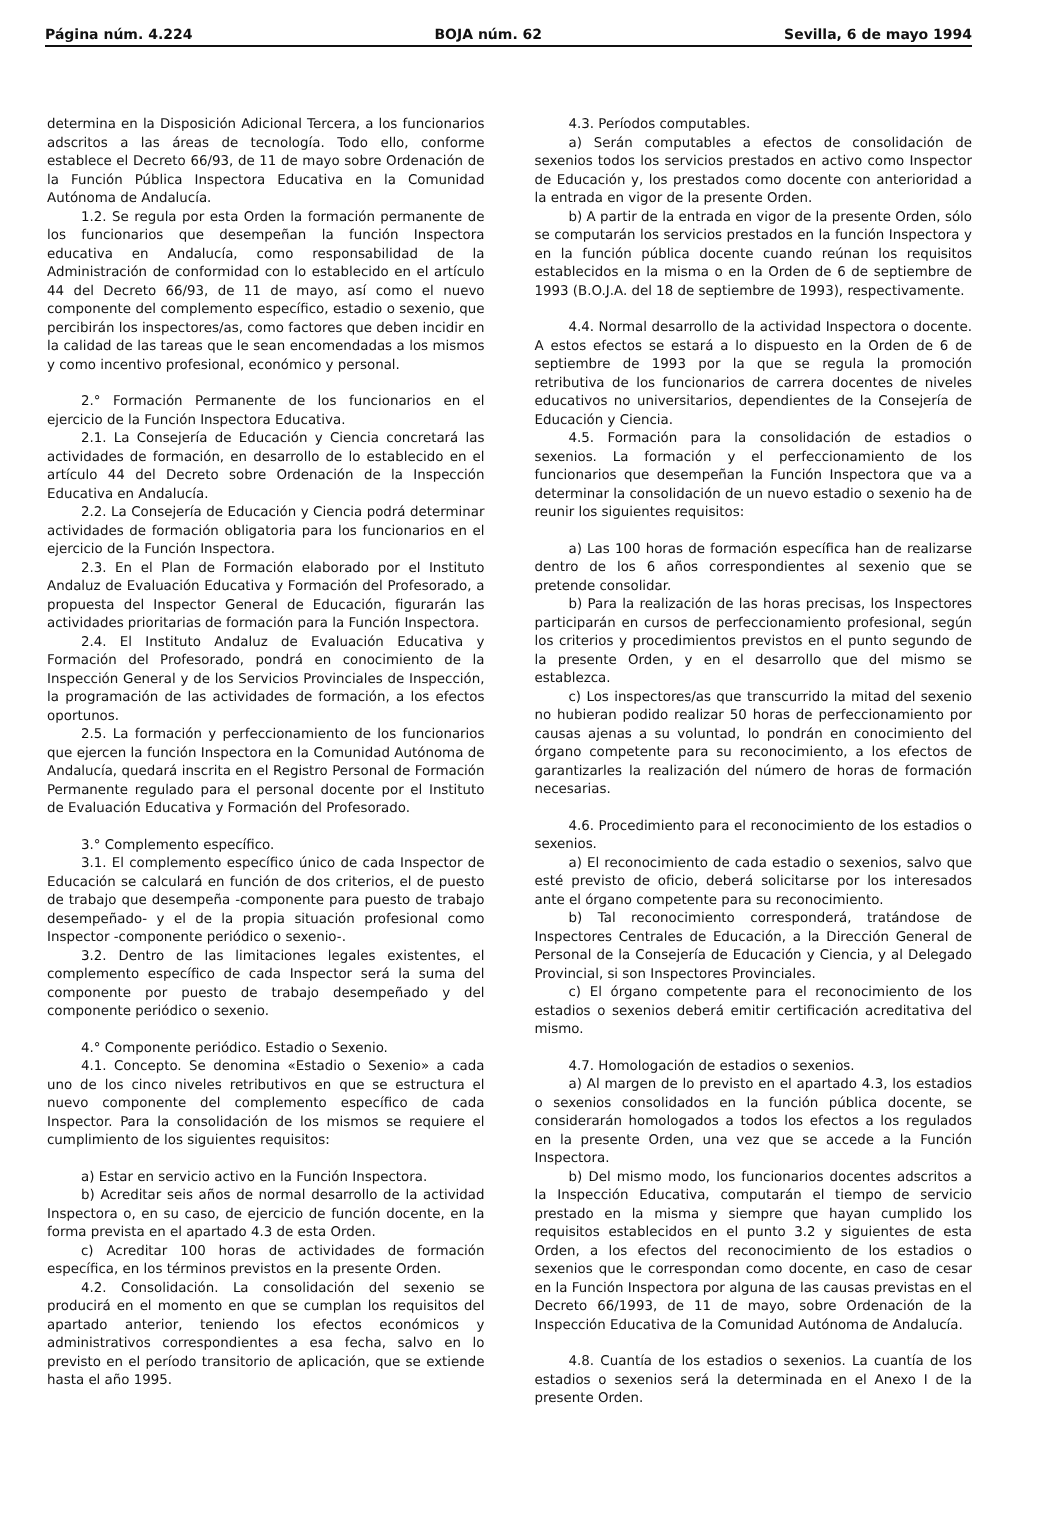Página núm. 4.224 BOJA núm. 62 Sevilla, 6 de mayo 1994
determina en la Disposición Adicional Tercera, a los funcionarios adscritos a las áreas de tecnología. Todo ello, conforme establece el Decreto 66/93, de 11 de mayo sobre Ordenación de la Función Pública Inspectora Educativa en la Comunidad Autónoma de Andalucía.
1.2. Se regula por esta Orden la formación permanente de los funcionarios que desempeñan la función Inspectora educativa en Andalucía, como responsabilidad de la Administración de conformidad con lo establecido en el artículo 44 del Decreto 66/93, de 11 de mayo, así como el nuevo componente del complemento específico, estadio o sexenio, que percibirán los inspectores/as, como factores que deben incidir en la calidad de las tareas que le sean encomendadas a los mismos y como incentivo profesional, económico y personal.
2.° Formación Permanente de los funcionarios en el ejercicio de la Función Inspectora Educativa.
2.1. La Consejería de Educación y Ciencia concretará las actividades de formación, en desarrollo de lo establecido en el artículo 44 del Decreto sobre Ordenación de la Inspección Educativa en Andalucía.
2.2. La Consejería de Educación y Ciencia podrá determinar actividades de formación obligatoria para los funcionarios en el ejercicio de la Función Inspectora.
2.3. En el Plan de Formación elaborado por el Instituto Andaluz de Evaluación Educativa y Formación del Profesorado, a propuesta del Inspector General de Educación, figurarán las actividades prioritarias de formación para la Función Inspectora.
2.4. El Instituto Andaluz de Evaluación Educativa y Formación del Profesorado, pondrá en conocimiento de la Inspección General y de los Servicios Provinciales de Inspección, la programación de las actividades de formación, a los efectos oportunos.
2.5. La formación y perfeccionamiento de los funcionarios que ejercen la función Inspectora en la Comunidad Autónoma de Andalucía, quedará inscrita en el Registro Personal de Formación Permanente regulado para el personal docente por el Instituto de Evaluación Educativa y Formación del Profesorado.
3.° Complemento específico.
3.1. El complemento específico único de cada Inspector de Educación se calculará en función de dos criterios, el de puesto de trabajo que desempeña -componente para puesto de trabajo desempeñado- y el de la propia situación profesional como Inspector -componente periódico o sexenio-.
3.2. Dentro de las limitaciones legales existentes, el complemento específico de cada Inspector será la suma del componente por puesto de trabajo desempeñado y del componente periódico o sexenio.
4.° Componente periódico. Estadio o Sexenio.
4.1. Concepto. Se denomina «Estadio o Sexenio» a cada uno de los cinco niveles retributivos en que se estructura el nuevo componente del complemento específico de cada Inspector. Para la consolidación de los mismos se requiere el cumplimiento de los siguientes requisitos:
a) Estar en servicio activo en la Función Inspectora.
b) Acreditar seis años de normal desarrollo de la actividad Inspectora o, en su caso, de ejercicio de función docente, en la forma prevista en el apartado 4.3 de esta Orden.
c) Acreditar 100 horas de actividades de formación específica, en los términos previstos en la presente Orden.
4.2. Consolidación. La consolidación del sexenio se producirá en el momento en que se cumplan los requisitos del apartado anterior, teniendo los efectos económicos y administrativos correspondientes a esa fecha, salvo en lo previsto en el período transitorio de aplicación, que se extiende hasta el año 1995.
4.3. Períodos computables.
a) Serán computables a efectos de consolidación de sexenios todos los servicios prestados en activo como Inspector de Educación y, los prestados como docente con anterioridad a la entrada en vigor de la presente Orden.
b) A partir de la entrada en vigor de la presente Orden, sólo se computarán los servicios prestados en la función Inspectora y en la función pública docente cuando reúnan los requisitos establecidos en la misma o en la Orden de 6 de septiembre de 1993 (B.O.J.A. del 18 de septiembre de 1993), respectivamente.
4.4. Normal desarrollo de la actividad Inspectora o docente. A estos efectos se estará a lo dispuesto en la Orden de 6 de septiembre de 1993 por la que se regula la promoción retributiva de los funcionarios de carrera docentes de niveles educativos no universitarios, dependientes de la Consejería de Educación y Ciencia.
4.5. Formación para la consolidación de estadios o sexenios. La formación y el perfeccionamiento de los funcionarios que desempeñan la Función Inspectora que va a determinar la consolidación de un nuevo estadio o sexenio ha de reunir los siguientes requisitos:
a) Las 100 horas de formación específica han de realizarse dentro de los 6 años correspondientes al sexenio que se pretende consolidar.
b) Para la realización de las horas precisas, los Inspectores participarán en cursos de perfeccionamiento profesional, según los criterios y procedimientos previstos en el punto segundo de la presente Orden, y en el desarrollo que del mismo se establezca.
c) Los inspectores/as que transcurrido la mitad del sexenio no hubieran podido realizar 50 horas de perfeccionamiento por causas ajenas a su voluntad, lo pondrán en conocimiento del órgano competente para su reconocimiento, a los efectos de garantizarles la realización del número de horas de formación necesarias.
4.6. Procedimiento para el reconocimiento de los estadios o sexenios.
a) El reconocimiento de cada estadio o sexenios, salvo que esté previsto de oficio, deberá solicitarse por los interesados ante el órgano competente para su reconocimiento.
b) Tal reconocimiento corresponderá, tratándose de Inspectores Centrales de Educación, a la Dirección General de Personal de la Consejería de Educación y Ciencia, y al Delegado Provincial, si son Inspectores Provinciales.
c) El órgano competente para el reconocimiento de los estadios o sexenios deberá emitir certificación acreditativa del mismo.
4.7. Homologación de estadios o sexenios.
a) Al margen de lo previsto en el apartado 4.3, los estadios o sexenios consolidados en la función pública docente, se considerarán homologados a todos los efectos a los regulados en la presente Orden, una vez que se accede a la Función Inspectora.
b) Del mismo modo, los funcionarios docentes adscritos a la Inspección Educativa, computarán el tiempo de servicio prestado en la misma y siempre que hayan cumplido los requisitos establecidos en el punto 3.2 y siguientes de esta Orden, a los efectos del reconocimiento de los estadios o sexenios que le correspondan como docente, en caso de cesar en la Función Inspectora por alguna de las causas previstas en el Decreto 66/1993, de 11 de mayo, sobre Ordenación de la Inspección Educativa de la Comunidad Autónoma de Andalucía.
4.8. Cuantía de los estadios o sexenios. La cuantía de los estadios o sexenios será la determinada en el Anexo I de la presente Orden.